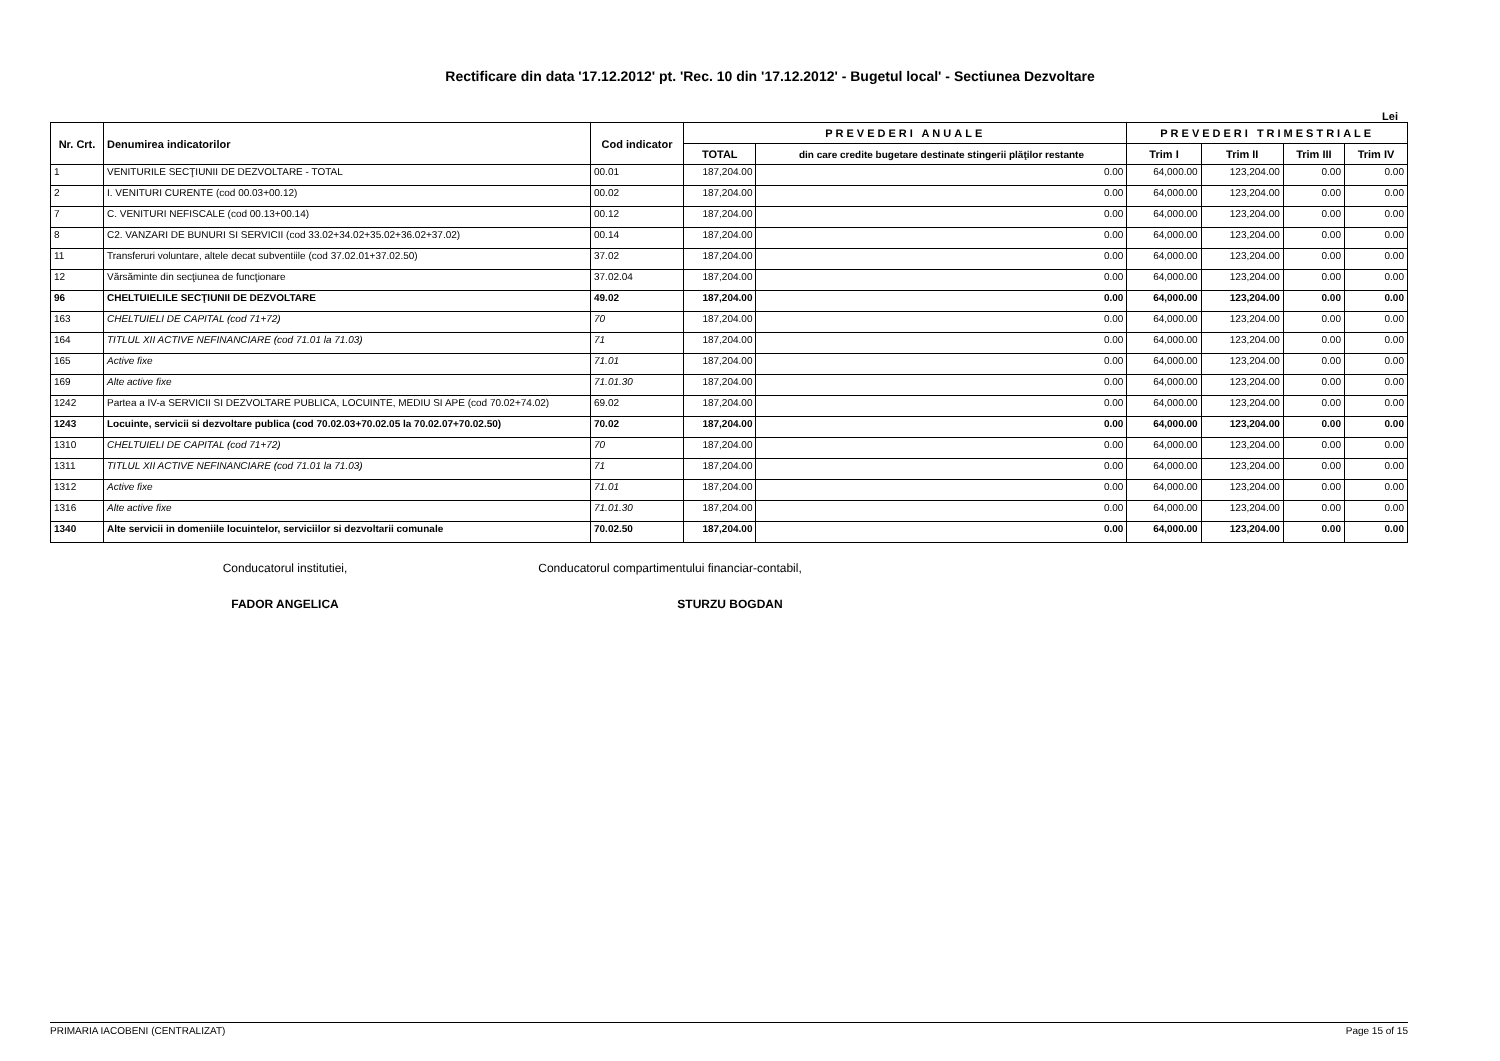Rectificare din data '17.12.2012' pt. 'Rec. 10 din '17.12.2012' - Bugetul local' - Sectiunea Dezvoltare
Lei
| Nr. Crt. | Denumirea indicatorilor | Cod indicator | PREVEDERI ANUALE | | PREVEDERI TRIMESTRIALE | | | |
| --- | --- | --- | --- | --- | --- | --- | --- | --- |
| | | | TOTAL | din care credite bugetare destinate stingerii plăţilor restante | Trim I | Trim II | Trim III | Trim IV |
| 1 | VENITURILE SECŢIUNII DE DEZVOLTARE - TOTAL | 00.01 | 187,204.00 | 0.00 | 64,000.00 | 123,204.00 | 0.00 | 0.00 |
| 2 | I. VENITURI CURENTE (cod 00.03+00.12) | 00.02 | 187,204.00 | 0.00 | 64,000.00 | 123,204.00 | 0.00 | 0.00 |
| 7 | C. VENITURI NEFISCALE (cod 00.13+00.14) | 00.12 | 187,204.00 | 0.00 | 64,000.00 | 123,204.00 | 0.00 | 0.00 |
| 8 | C2. VANZARI DE BUNURI SI SERVICII (cod 33.02+34.02+35.02+36.02+37.02) | 00.14 | 187,204.00 | 0.00 | 64,000.00 | 123,204.00 | 0.00 | 0.00 |
| 11 | Transferuri voluntare, altele decat subventiile (cod 37.02.01+37.02.50) | 37.02 | 187,204.00 | 0.00 | 64,000.00 | 123,204.00 | 0.00 | 0.00 |
| 12 | Vărsăminte din secţiunea de funcţionare | 37.02.04 | 187,204.00 | 0.00 | 64,000.00 | 123,204.00 | 0.00 | 0.00 |
| 96 | CHELTUIELILE SECŢIUNII DE DEZVOLTARE | 49.02 | 187,204.00 | 0.00 | 64,000.00 | 123,204.00 | 0.00 | 0.00 |
| 163 | CHELTUIELI DE CAPITAL (cod 71+72) | 70 | 187,204.00 | 0.00 | 64,000.00 | 123,204.00 | 0.00 | 0.00 |
| 164 | TITLUL XII ACTIVE NEFINANCIARE (cod 71.01 la 71.03) | 71 | 187,204.00 | 0.00 | 64,000.00 | 123,204.00 | 0.00 | 0.00 |
| 165 | Active fixe | 71.01 | 187,204.00 | 0.00 | 64,000.00 | 123,204.00 | 0.00 | 0.00 |
| 169 | Alte active fixe | 71.01.30 | 187,204.00 | 0.00 | 64,000.00 | 123,204.00 | 0.00 | 0.00 |
| 1242 | Partea a IV-a SERVICII SI DEZVOLTARE PUBLICA, LOCUINTE, MEDIU SI APE (cod 70.02+74.02) | 69.02 | 187,204.00 | 0.00 | 64,000.00 | 123,204.00 | 0.00 | 0.00 |
| 1243 | Locuinte, servicii si dezvoltare publica (cod 70.02.03+70.02.05 la 70.02.07+70.02.50) | 70.02 | 187,204.00 | 0.00 | 64,000.00 | 123,204.00 | 0.00 | 0.00 |
| 1310 | CHELTUIELI DE CAPITAL (cod 71+72) | 70 | 187,204.00 | 0.00 | 64,000.00 | 123,204.00 | 0.00 | 0.00 |
| 1311 | TITLUL XII ACTIVE NEFINANCIARE (cod 71.01 la 71.03) | 71 | 187,204.00 | 0.00 | 64,000.00 | 123,204.00 | 0.00 | 0.00 |
| 1312 | Active fixe | 71.01 | 187,204.00 | 0.00 | 64,000.00 | 123,204.00 | 0.00 | 0.00 |
| 1316 | Alte active fixe | 71.01.30 | 187,204.00 | 0.00 | 64,000.00 | 123,204.00 | 0.00 | 0.00 |
| 1340 | Alte servicii in domeniile locuintelor, serviciilor si dezvoltarii comunale | 70.02.50 | 187,204.00 | 0.00 | 64,000.00 | 123,204.00 | 0.00 | 0.00 |
Conducatorul institutiei,
FADOR ANGELICA
Conducatorul compartimentului financiar-contabil,
STURZU BOGDAN
PRIMARIA IACOBENI (CENTRALIZAT) Page 15 of 15